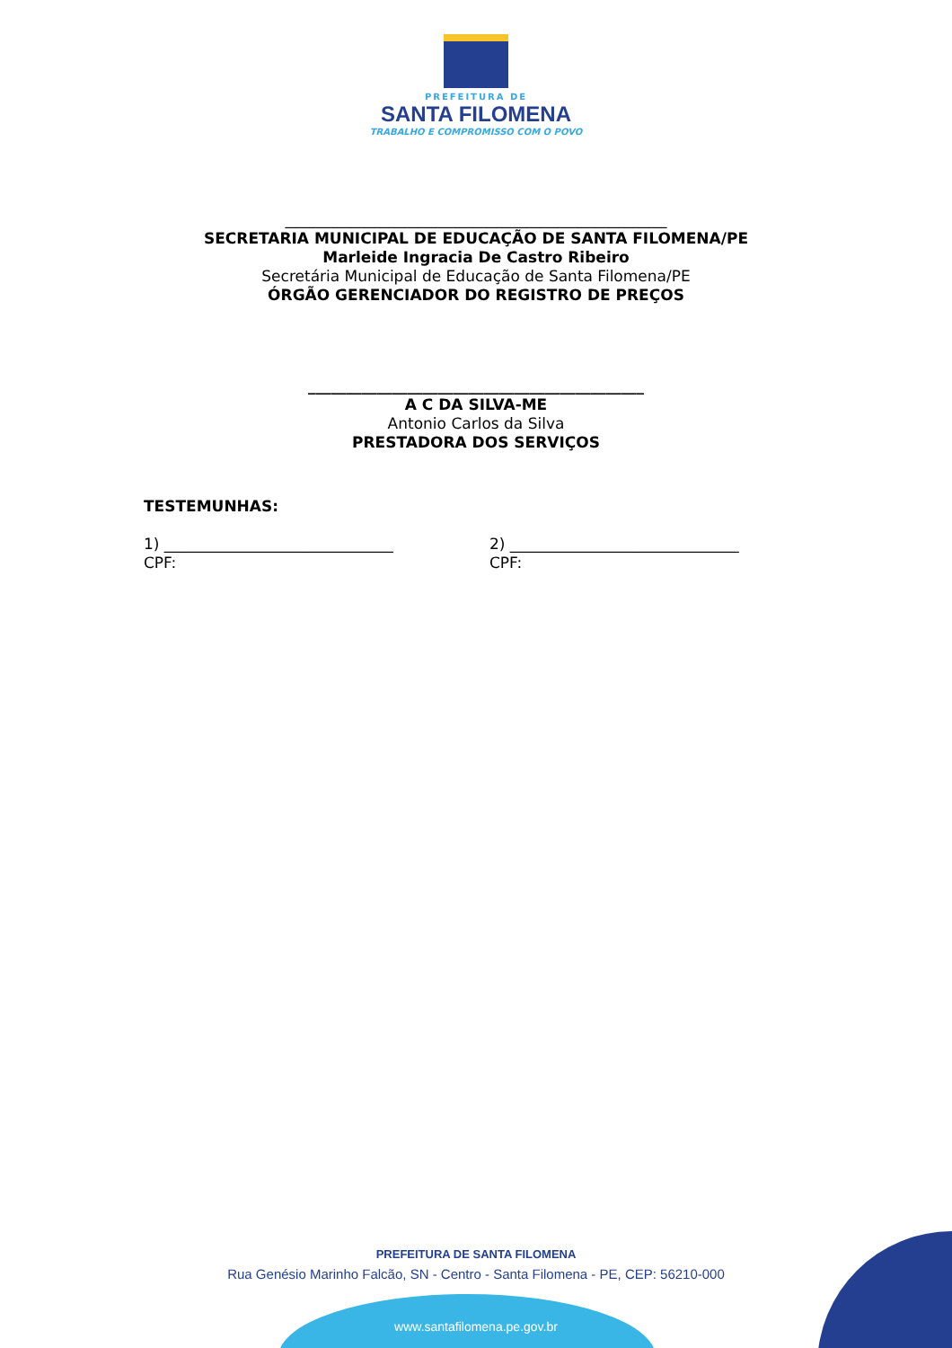PREFEITURA DE
SANTA FILOMENA
TRABALHO E COMPROMISSO COM O POVO
__________________________________________________
SECRETARIA MUNICIPAL DE EDUCAÇÃO DE SANTA FILOMENA/PE
Marleide Ingracia De Castro Ribeiro
Secretária Municipal de Educação de Santa Filomena/PE
ÓRGÃO GERENCIADOR DO REGISTRO DE PREÇOS
____________________________________________
A C DA SILVA-ME
Antonio Carlos da Silva
PRESTADORA DOS SERVIÇOS
TESTEMUNHAS:
1) ______________________________
CPF:
2) ______________________________
CPF:
PREFEITURA DE SANTA FILOMENA
Rua Genésio Marinho Falcão, SN - Centro - Santa Filomena - PE, CEP: 56210-000
www.santafilomena.pe.gov.br